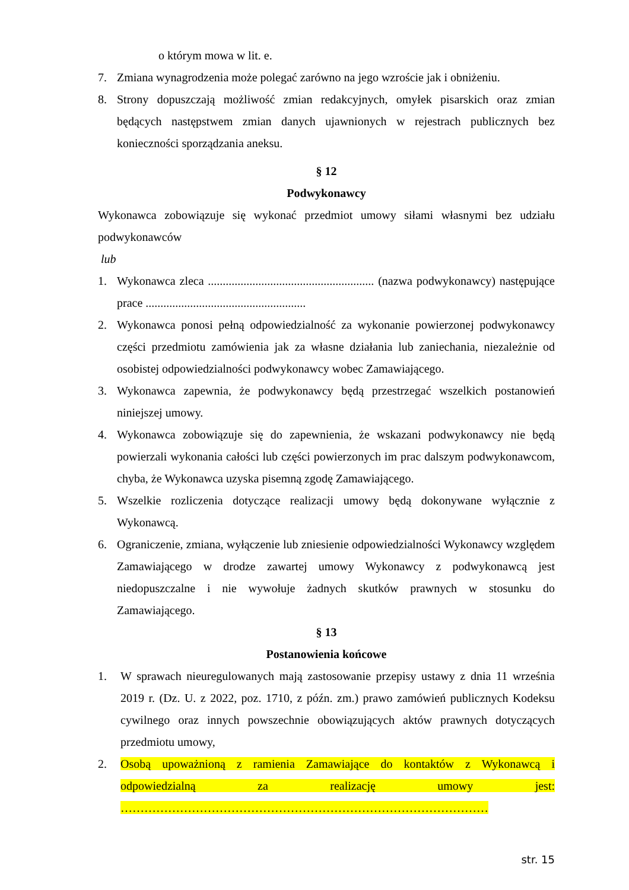o którym mowa w lit. e.
7. Zmiana wynagrodzenia może polegać zarówno na jego wzroście jak i obniżeniu.
8. Strony dopuszczają możliwość zmian redakcyjnych, omyłek pisarskich oraz zmian będących następstwem zmian danych ujawnionych w rejestrach publicznych bez konieczności sporządzania aneksu.
§ 12
Podwykonawcy
Wykonawca zobowiązuje się wykonać przedmiot umowy siłami własnymi bez udziału podwykonawców
lub
1. Wykonawca zleca ........................................................ (nazwa podwykonawcy) następujące prace ......................................................
2. Wykonawca ponosi pełną odpowiedzialność za wykonanie powierzonej podwykonawcy części przedmiotu zamówienia jak za własne działania lub zaniechania, niezależnie od osobistej odpowiedzialności podwykonawcy wobec Zamawiającego.
3. Wykonawca zapewnia, że podwykonawcy będą przestrzegać wszelkich postanowień niniejszej umowy.
4. Wykonawca zobowiązuje się do zapewnienia, że wskazani podwykonawcy nie będą powierzali wykonania całości lub części powierzonych im prac dalszym podwykonawcom, chyba, że Wykonawca uzyska pisemną zgodę Zamawiającego.
5. Wszelkie rozliczenia dotyczące realizacji umowy będą dokonywane wyłącznie z Wykonawcą.
6. Ograniczenie, zmiana, wyłączenie lub zniesienie odpowiedzialności Wykonawcy względem Zamawiającego w drodze zawartej umowy Wykonawcy z podwykonawcą jest niedopuszczalne i nie wywołuje żadnych skutków prawnych w stosunku do Zamawiającego.
§ 13
Postanowienia końcowe
1. W sprawach nieuregulowanych mają zastosowanie przepisy ustawy z dnia 11 września 2019 r. (Dz. U. z 2022, poz. 1710, z późn. zm.) prawo zamówień publicznych Kodeksu cywilnego oraz innych powszechnie obowiązujących aktów prawnych dotyczących przedmiotu umowy,
2. Osobą upoważnioną z ramienia Zamawiające do kontaktów z Wykonawcą i odpowiedzialną za realizację umowy jest: …………………………………………………………………………………
str. 15